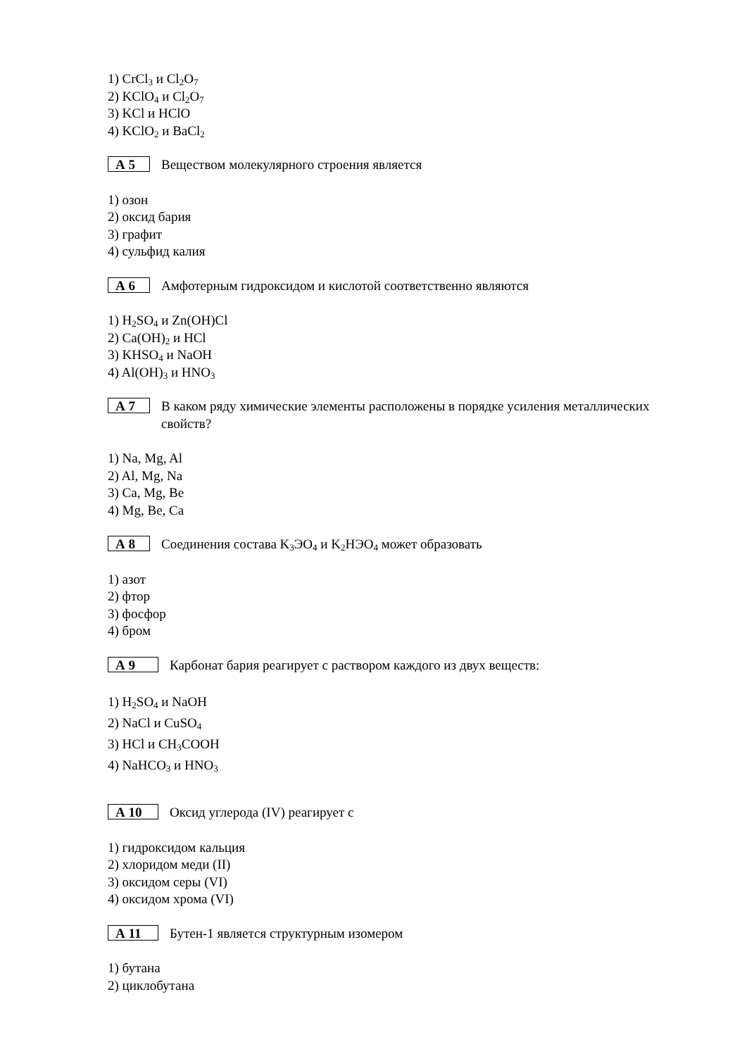1) CrCl<sub>3</sub> и Cl<sub>2</sub>O<sub>7</sub>
2) KClO<sub>4</sub> и Cl<sub>2</sub>O<sub>7</sub>
3) KCl и HClO
4) KClO<sub>2</sub> и BaCl<sub>2</sub>
А 5 Веществом молекулярного строения является
1) озон
2) оксид бария
3) графит
4) сульфид калия
А 6 Амфотерным гидроксидом и кислотой соответственно являются
1) H<sub>2</sub>SO<sub>4</sub> и Zn(OH)Cl
2) Ca(OH)<sub>2</sub> и HCl
3) KHSO<sub>4</sub> и NaOH
4) Al(OH)<sub>3</sub> и HNO<sub>3</sub>
А 7 В каком ряду химические элементы расположены в порядке усиления металлических свойств?
1) Na, Mg, Al
2) Al, Mg, Na
3) Ca, Mg, Be
4) Mg, Be, Ca
А 8 Соединения состава K<sub>3</sub>ЭO<sub>4</sub> и K<sub>2</sub>HЭO<sub>4</sub> может образовать
1) азот
2) фтор
3) фосфор
4) бром
А 9 Карбонат бария реагирует с раствором каждого из двух веществ:
1) H<sub>2</sub>SO<sub>4</sub> и NaOH
2) NaCl и CuSO<sub>4</sub>
3) HCl и CH<sub>3</sub>COOH
4) NaHCO<sub>3</sub> и HNO<sub>3</sub>
А 10 Оксид углерода (IV) реагирует с
1) гидроксидом кальция
2) хлоридом меди (II)
3) оксидом серы (VI)
4) оксидом хрома (VI)
А 11 Бутен-1 является структурным изомером
1) бутана
2) циклобутана